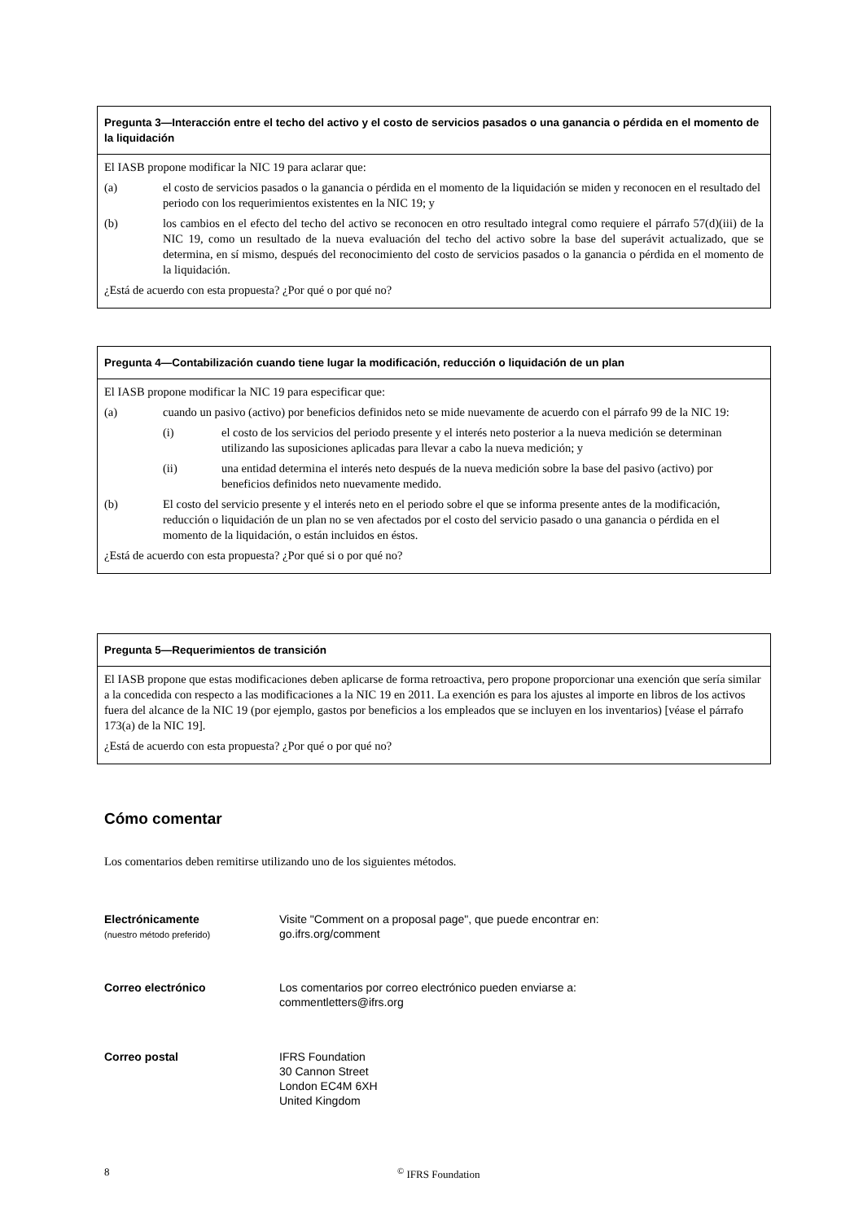Pregunta 3—Interacción entre el techo del activo y el costo de servicios pasados o una ganancia o pérdida en el momento de la liquidación
El IASB propone modificar la NIC 19 para aclarar que:
(a) el costo de servicios pasados o la ganancia o pérdida en el momento de la liquidación se miden y reconocen en el resultado del periodo con los requerimientos existentes en la NIC 19; y
(b) los cambios en el efecto del techo del activo se reconocen en otro resultado integral como requiere el párrafo 57(d)(iii) de la NIC 19, como un resultado de la nueva evaluación del techo del activo sobre la base del superávit actualizado, que se determina, en sí mismo, después del reconocimiento del costo de servicios pasados o la ganancia o pérdida en el momento de la liquidación.
¿Está de acuerdo con esta propuesta? ¿Por qué o por qué no?
Pregunta 4—Contabilización cuando tiene lugar la modificación, reducción o liquidación de un plan
El IASB propone modificar la NIC 19 para especificar que:
(a) cuando un pasivo (activo) por beneficios definidos neto se mide nuevamente de acuerdo con el párrafo 99 de la NIC 19:
(i) el costo de los servicios del periodo presente y el interés neto posterior a la nueva medición se determinan utilizando las suposiciones aplicadas para llevar a cabo la nueva medición; y
(ii) una entidad determina el interés neto después de la nueva medición sobre la base del pasivo (activo) por beneficios definidos neto nuevamente medido.
(b) El costo del servicio presente y el interés neto en el periodo sobre el que se informa presente antes de la modificación, reducción o liquidación de un plan no se ven afectados por el costo del servicio pasado o una ganancia o pérdida en el momento de la liquidación, o están incluidos en éstos.
¿Está de acuerdo con esta propuesta? ¿Por qué si o por qué no?
Pregunta 5—Requerimientos de transición
El IASB propone que estas modificaciones deben aplicarse de forma retroactiva, pero propone proporcionar una exención que sería similar a la concedida con respecto a las modificaciones a la NIC 19 en 2011. La exención es para los ajustes al importe en libros de los activos fuera del alcance de la NIC 19 (por ejemplo, gastos por beneficios a los empleados que se incluyen en los inventarios) [véase el párrafo 173(a) de la NIC 19].
¿Está de acuerdo con esta propuesta? ¿Por qué o por qué no?
Cómo comentar
Los comentarios deben remitirse utilizando uno de los siguientes métodos.
Electrónicamente
(nuestro método preferido)
Visite "Comment on a proposal page", que puede encontrar en:
go.ifrs.org/comment
Correo electrónico Los comentarios por correo electrónico pueden enviarse a:
commentletters@ifrs.org
Correo postal IFRS Foundation
30 Cannon Street
London EC4M 6XH
United Kingdom
8<sup>©</sup> IFRS Foundation